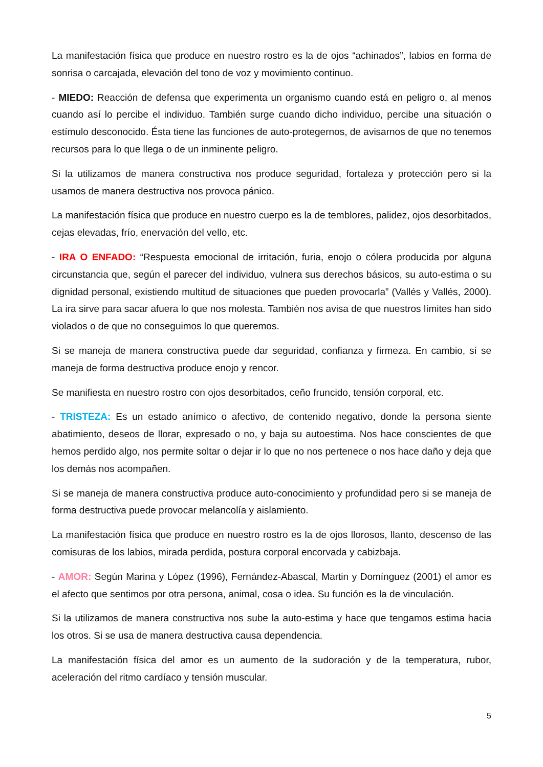La manifestación física que produce en nuestro rostro es la de ojos “achinados”, labios en forma de sonrisa o carcajada, elevación del tono de voz y movimiento continuo.
- MIEDO: Reacción de defensa que experimenta un organismo cuando está en peligro o, al menos cuando así lo percibe el individuo. También surge cuando dicho individuo, percibe una situación o estímulo desconocido. Ésta tiene las funciones de auto-protegernos, de avisarnos de que no tenemos recursos para lo que llega o de un inminente peligro.
Si la utilizamos de manera constructiva nos produce seguridad, fortaleza y protección pero si la usamos de manera destructiva nos provoca pánico.
La manifestación física que produce en nuestro cuerpo es la de temblores, palidez, ojos desorbitados, cejas elevadas, frío, enervación del vello, etc.
- IRA O ENFADO: “Respuesta emocional de irritación, furia, enojo o cólera producida por alguna circunstancia que, según el parecer del individuo, vulnera sus derechos básicos, su auto-estima o su dignidad personal, existiendo multitud de situaciones que pueden provocarla” (Vallés y Vallés, 2000). La ira sirve para sacar afuera lo que nos molesta. También nos avisa de que nuestros límites han sido violados o de que no conseguimos lo que queremos.
Si se maneja de manera constructiva puede dar seguridad, confianza y firmeza. En cambio, sí se maneja de forma destructiva produce enojo y rencor.
Se manifiesta en nuestro rostro con ojos desorbitados, ceño fruncido, tensión corporal, etc.
- TRISTEZA: Es un estado anímico o afectivo, de contenido negativo, donde la persona siente abatimiento, deseos de llorar, expresado o no, y baja su autoestima. Nos hace conscientes de que hemos perdido algo, nos permite soltar o dejar ir lo que no nos pertenece o nos hace daño y deja que los demás nos acompañen.
Si se maneja de manera constructiva produce auto-conocimiento y profundidad pero si se maneja de forma destructiva puede provocar melancolía y aislamiento.
La manifestación física que produce en nuestro rostro es la de ojos llorosos, llanto, descenso de las comisuras de los labios, mirada perdida, postura corporal encorvada y cabizbaja.
- AMOR: Según Marina y López (1996), Fernández-Abascal, Martin y Domínguez (2001) el amor es el afecto que sentimos por otra persona, animal, cosa o idea. Su función es la de vinculación.
Si la utilizamos de manera constructiva nos sube la auto-estima y hace que tengamos estima hacia los otros. Si se usa de manera destructiva causa dependencia.
La manifestación física del amor es un aumento de la sudoración y de la temperatura, rubor, aceleración del ritmo cardíaco y tensión muscular.
5